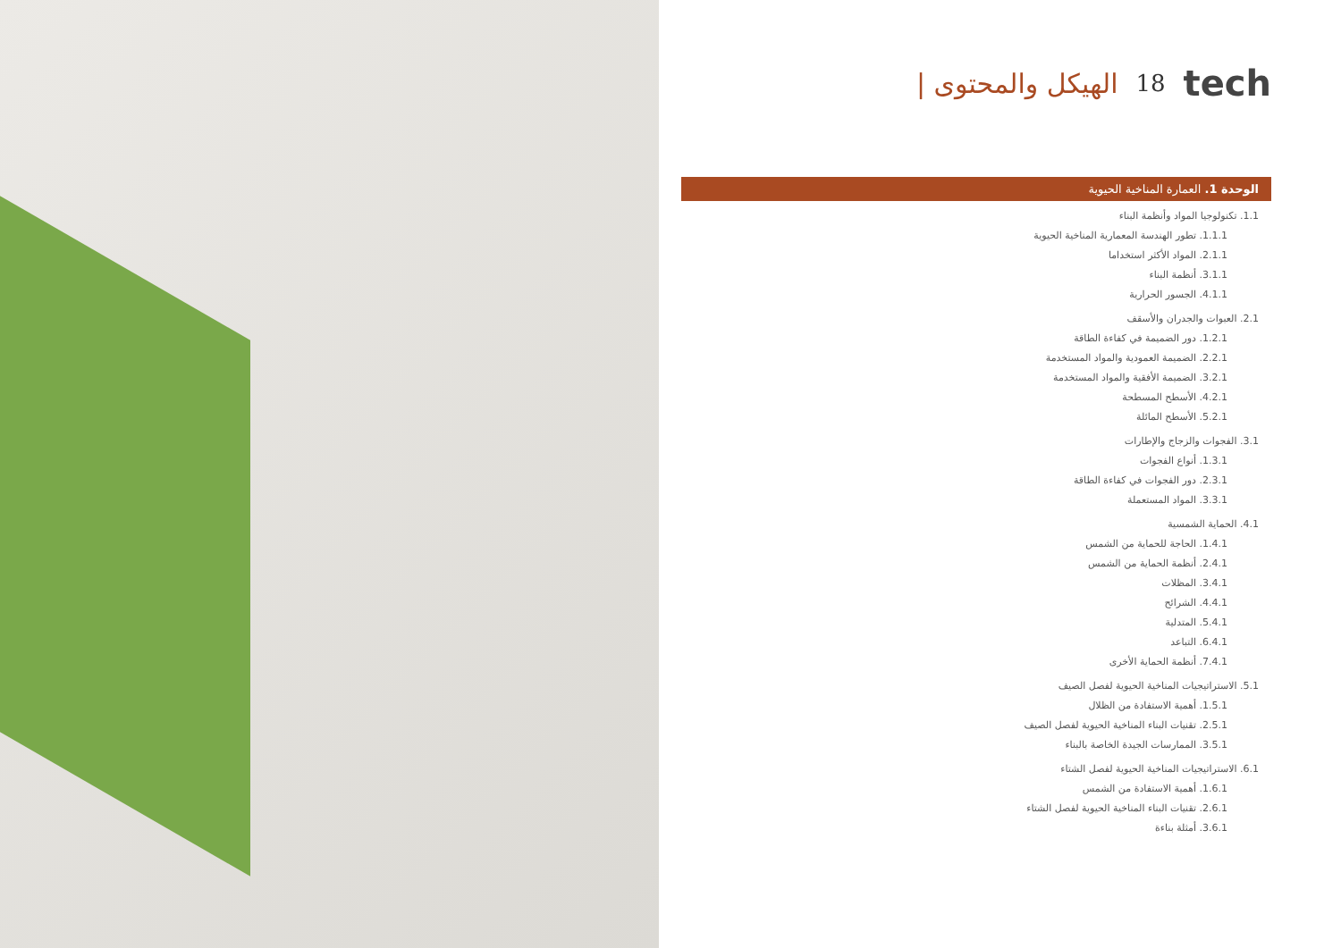الهيكل والمحتوى | 18 tech
الوحدة 1. العمارة المناخية الحيوية
1.1. تكنولوجيا المواد وأنظمة البناء
1.1.1. تطور الهندسة المعمارية المناخية الحيوية
2.1.1. المواد الأكثر استخداما
3.1.1. أنظمة البناء
4.1.1. الجسور الحرارية
2.1. العبوات والجدران والأسقف
1.2.1. دور الضميمة في كفاءة الطاقة
2.2.1. الضميمة العمودية والمواد المستخدمة
3.2.1. الضميمة الأفقية والمواد المستخدمة
4.2.1. الأسطح المسطحة
5.2.1. الأسطح المائلة
3.1. الفجوات والزجاج والإطارات
1.3.1. أنواع الفجوات
2.3.1. دور الفجوات في كفاءة الطاقة
3.3.1. المواد المستعملة
4.1. الحماية الشمسية
1.4.1. الحاجة للحماية من الشمس
2.4.1. أنظمة الحماية من الشمس
3.4.1. المظلات
4.4.1. الشرائح
5.4.1. المتدلية
6.4.1. التباعد
7.4.1. أنظمة الحماية الأخرى
5.1. الاستراتيجيات المناخية الحيوية لفصل الصيف
1.5.1. أهمية الاستفادة من الظلال
2.5.1. تقنيات البناء المناخية الحيوية لفصل الصيف
3.5.1. الممارسات الجيدة الخاصة بالبناء
6.1. الاستراتيجيات المناخية الحيوية لفصل الشتاء
1.6.1. أهمية الاستفادة من الشمس
2.6.1. تقنيات البناء المناخية الحيوية لفصل الشتاء
3.6.1. أمثلة بناءة